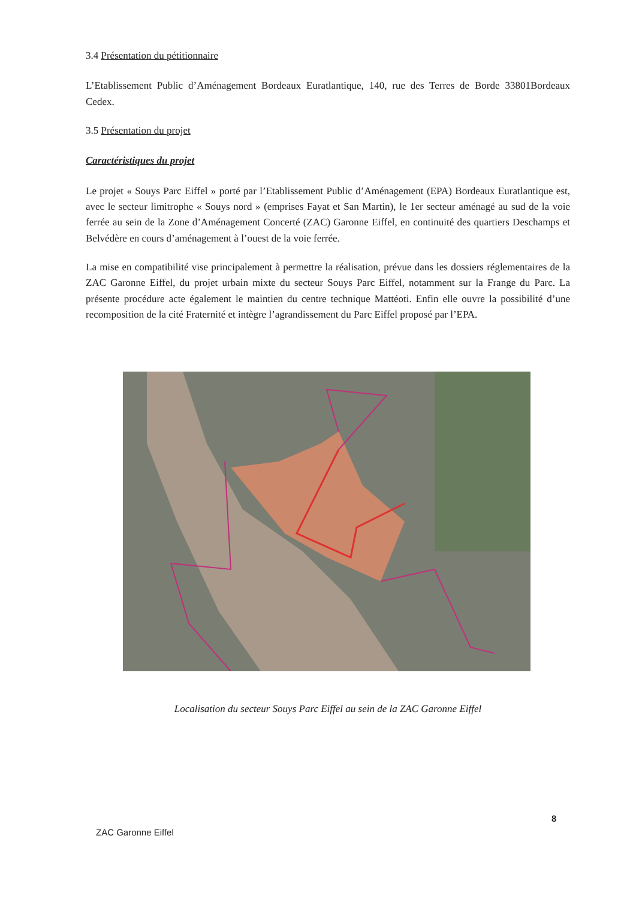3.4 Présentation du pétitionnaire
L’Etablissement Public d’Aménagement Bordeaux Euratlantique, 140, rue des Terres de Borde 33801Bordeaux Cedex.
3.5 Présentation du projet
Caractéristiques du projet
Le projet « Souys Parc Eiffel » porté par l’Etablissement Public d’Aménagement (EPA) Bordeaux Euratlantique est, avec le secteur limitrophe « Souys nord » (emprises Fayat et San Martin), le 1er secteur aménagé au sud de la voie ferrée au sein de la Zone d’Aménagement Concerté (ZAC) Garonne Eiffel, en continuité des quartiers Deschamps et Belvédère en cours d’aménagement à l’ouest de la voie ferrée.
La mise en compatibilité vise principalement à permettre la réalisation, prévue dans les dossiers réglementaires de la ZAC Garonne Eiffel, du projet urbain mixte du secteur Souys Parc Eiffel, notamment sur la Frange du Parc. La présente procédure acte également le maintien du centre technique Mattéoti. Enfin elle ouvre la possibilité d’une recomposition de la cité Fraternité et intègre l’agrandissement du Parc Eiffel proposé par l’EPA.
Localisation du secteur Souys Parc Eiffel au sein de la ZAC Garonne Eiffel
8
ZAC Garonne Eiffel